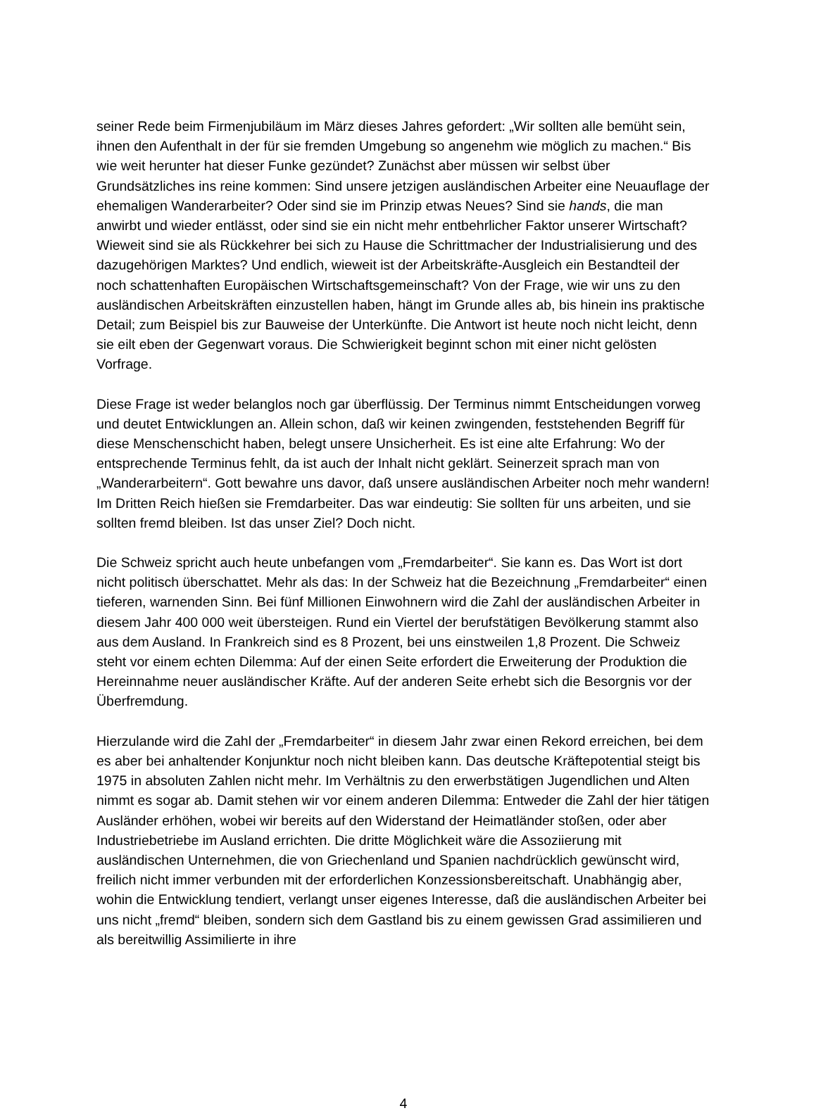seiner Rede beim Firmenjubiläum im März dieses Jahres gefordert: „Wir sollten alle bemüht sein, ihnen den Aufenthalt in der für sie fremden Umgebung so angenehm wie möglich zu machen.“ Bis wie weit herunter hat dieser Funke gezündet? Zunächst aber müssen wir selbst über Grundsätzliches ins reine kommen: Sind unsere jetzigen ausländischen Arbeiter eine Neuauflage der ehemaligen Wanderarbeiter? Oder sind sie im Prinzip etwas Neues? Sind sie hands, die man anwirbt und wieder entlässt, oder sind sie ein nicht mehr entbehrlicher Faktor unserer Wirtschaft? Wieweit sind sie als Rückkehrer bei sich zu Hause die Schrittmacher der Industrialisierung und des dazugehörigen Marktes? Und endlich, wieweit ist der Arbeitskräfte-Ausgleich ein Bestandteil der noch schattenhaften Europäischen Wirtschaftsgemeinschaft? Von der Frage, wie wir uns zu den ausländischen Arbeitskräften einzustellen haben, hängt im Grunde alles ab, bis hinein ins praktische Detail; zum Beispiel bis zur Bauweise der Unterkünfte. Die Antwort ist heute noch nicht leicht, denn sie eilt eben der Gegenwart voraus. Die Schwierigkeit beginnt schon mit einer nicht gelösten Vorfrage.
Diese Frage ist weder belanglos noch gar überflüssig. Der Terminus nimmt Entscheidungen vorweg und deutet Entwicklungen an. Allein schon, daß wir keinen zwingenden, feststehenden Begriff für diese Menschenschicht haben, belegt unsere Unsicherheit. Es ist eine alte Erfahrung: Wo der entsprechende Terminus fehlt, da ist auch der Inhalt nicht geklärt. Seinerzeit sprach man von „Wanderarbeitern“. Gott bewahre uns davor, daß unsere ausländischen Arbeiter noch mehr wandern! Im Dritten Reich hießen sie Fremdarbeiter. Das war eindeutig: Sie sollten für uns arbeiten, und sie sollten fremd bleiben. Ist das unser Ziel? Doch nicht.
Die Schweiz spricht auch heute unbefangen vom „Fremdarbeiter“. Sie kann es. Das Wort ist dort nicht politisch überschattet. Mehr als das: In der Schweiz hat die Bezeichnung „Fremdarbeiter“ einen tieferen, warnenden Sinn. Bei fünf Millionen Einwohnern wird die Zahl der ausländischen Arbeiter in diesem Jahr 400 000 weit übersteigen. Rund ein Viertel der berufstätigen Bevölkerung stammt also aus dem Ausland. In Frankreich sind es 8 Prozent, bei uns einstweilen 1,8 Prozent. Die Schweiz steht vor einem echten Dilemma: Auf der einen Seite erfordert die Erweiterung der Produktion die Hereinnahme neuer ausländischer Kräfte. Auf der anderen Seite erhebt sich die Besorgnis vor der Überfremdung.
Hierzulande wird die Zahl der „Fremdarbeiter“ in diesem Jahr zwar einen Rekord erreichen, bei dem es aber bei anhaltender Konjunktur noch nicht bleiben kann. Das deutsche Kräftepotential steigt bis 1975 in absoluten Zahlen nicht mehr. Im Verhältnis zu den erwerbstätigen Jugendlichen und Alten nimmt es sogar ab. Damit stehen wir vor einem anderen Dilemma: Entweder die Zahl der hier tätigen Ausländer erhöhen, wobei wir bereits auf den Widerstand der Heimatländer stoßen, oder aber Industriebetriebe im Ausland errichten. Die dritte Möglichkeit wäre die Assoziierung mit ausländischen Unternehmen, die von Griechenland und Spanien nachdrücklich gewünscht wird, freilich nicht immer verbunden mit der erforderlichen Konzessionsbereitschaft. Unabhängig aber, wohin die Entwicklung tendiert, verlangt unser eigenes Interesse, daß die ausländischen Arbeiter bei uns nicht „fremd“ bleiben, sondern sich dem Gastland bis zu einem gewissen Grad assimilieren und als bereitwillig Assimilierte in ihre
4